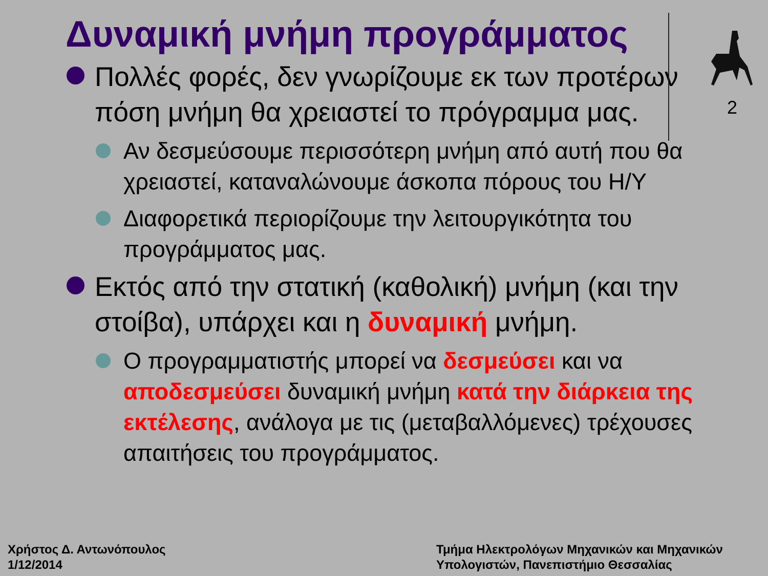2
Δυναμική μνήμη προγράμματος
Πολλές φορές, δεν γνωρίζουμε εκ των προτέρων πόση μνήμη θα χρειαστεί το πρόγραμμα μας.
Αν δεσμεύσουμε περισσότερη μνήμη από αυτή που θα χρειαστεί, καταναλώνουμε άσκοπα πόρους του Η/Υ
Διαφορετικά περιορίζουμε την λειτουργικότητα του προγράμματος μας.
Εκτός από την στατική (καθολική) μνήμη (και την στοίβα), υπάρχει και η δυναμική μνήμη.
Ο προγραμματιστής μπορεί να δεσμεύσει και να αποδεσμεύσει δυναμική μνήμη κατά την διάρκεια της εκτέλεσης, ανάλογα με τις (μεταβαλλόμενες) τρέχουσες απαιτήσεις του προγράμματος.
Χρήστος Δ. Αντωνόπουλος
1/12/2014
Τμήμα Ηλεκτρολόγων Μηχανικών και Μηχανικών
Υπολογιστών, Πανεπιστήμιο Θεσσαλίας